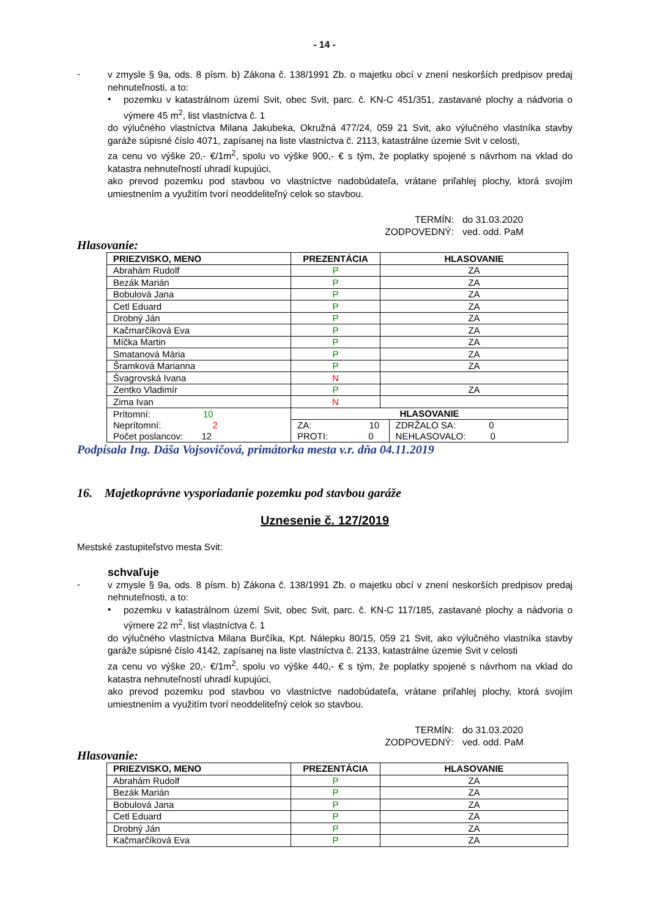- 14 -
-
v zmysle § 9a, ods. 8 písm. b) Zákona č. 138/1991 Zb. o majetku obcí v znení neskorších predpisov predaj nehnuteľnosti, a to:
•
pozemku v katastrálnom území Svit, obec Svit, parc. č. KN-C 451/351, zastavané plochy a nádvoria o výmere 45 m<sup>2</sup>, list vlastníctva č. 1
do výlučného vlastníctva Milana Jakubeka, Okružná 477/24, 059 21 Svit, ako výlučného vlastníka stavby garáže súpisné číslo 4071, zapísanej na liste vlastníctva č. 2113, katastrálne územie Svit v celosti,
za cenu vo výške 20,- €/1m<sup>2</sup>, spolu vo výške 900,- € s tým, že poplatky spojené s návrhom na vklad do katastra nehnuteľností uhradí kupujúci,
ako prevod pozemku pod stavbou vo vlastníctve nadobúdateľa, vrátane priľahlej plochy, ktorá svojím umiestnením a využitím tvorí neoddeliteľný celok so stavbou.
TERMÍN: do 31.03.2020
ZODPOVEDNÝ: ved. odd. PaM
Hlasovanie:
| PRIEZVISKO, MENO | PREZENTÁCIA | HLASOVANIE | |
| --- | --- | --- | --- |
| Abrahám Rudolf | P | ZA | |
| Bezák Marián | P | ZA | |
| Bobulová Jana | P | ZA | |
| Cetl Eduard | P | ZA | |
| Drobný Ján | P | ZA | |
| Kačmarčíková Eva | P | ZA | |
| Míčka Martin | P | ZA | |
| Smatanová Mária | P | ZA | |
| Šramková Marianna | P | ZA | |
| Švagrovská Ivana | N | | |
| Zentko Vladimír | P | ZA | |
| Zima Ivan | N | | |
| Prítomní: 10 Neprítomní: 2 Počet poslancov: 12 | HLASOVANIE | | |
| | ZA: 10 PROTI: 0 | | ZDRŽALO SA: 0 NEHLASOVALO: 0 |
Podpísala Ing. Dáša Vojsovičová, primátorka mesta v.r. dňa 04.11.2019
16. Majetkoprávne vysporiadanie pozemku pod stavbou garáže
Uznesenie č. 127/2019
Mestské zastupiteľstvo mesta Svit:
schvaľuje
-
v zmysle § 9a, ods. 8 písm. b) Zákona č. 138/1991 Zb. o majetku obcí v znení neskorších predpisov predaj nehnuteľnosti, a to:
•
pozemku v katastrálnom území Svit, obec Svit, parc. č. KN-C 117/185, zastavané plochy a nádvoria o výmere 22 m<sup>2</sup>, list vlastníctva č. 1
do výlučného vlastníctva Milana Burčíka, Kpt. Nálepku 80/15, 059 21 Svit, ako výlučného vlastníka stavby garáže súpisné číslo 4142, zapísanej na liste vlastníctva č. 2133, katastrálne územie Svit v celosti
za cenu vo výške 20,- €/1m<sup>2</sup>, spolu vo výške 440,- € s tým, že poplatky spojené s návrhom na vklad do katastra nehnuteľností uhradí kupujúci,
ako prevod pozemku pod stavbou vo vlastníctve nadobúdateľa, vrátane priľahlej plochy, ktorá svojím umiestnením a využitím tvorí neoddeliteľný celok so stavbou.
TERMÍN: do 31.03.2020
ZODPOVEDNÝ: ved. odd. PaM
Hlasovanie:
| PRIEZVISKO, MENO | PREZENTÁCIA | HLASOVANIE |
| --- | --- | --- |
| Abrahám Rudolf | P | ZA |
| Bezák Marián | P | ZA |
| Bobulová Jana | P | ZA |
| Cetl Eduard | P | ZA |
| Drobný Ján | P | ZA |
| Kačmarčíková Eva | P | ZA |